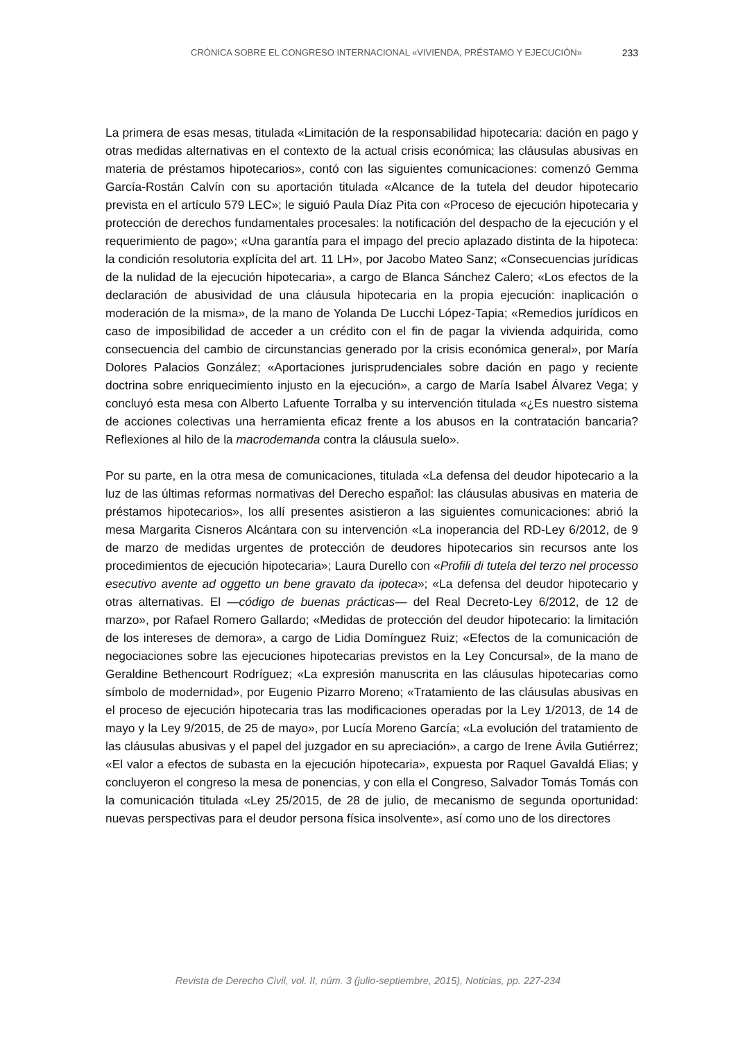CRÓNICA SOBRE EL CONGRESO INTERNACIONAL «VIVIENDA, PRÉSTAMO Y EJECUCIÓN» 233
La primera de esas mesas, titulada «Limitación de la responsabilidad hipotecaria: dación en pago y otras medidas alternativas en el contexto de la actual crisis económica; las cláusulas abusivas en materia de préstamos hipotecarios», contó con las siguientes comunicaciones: comenzó Gemma García-Rostán Calvín con su aportación titulada «Alcance de la tutela del deudor hipotecario prevista en el artículo 579 LEC»; le siguió Paula Díaz Pita con «Proceso de ejecución hipotecaria y protección de derechos fundamentales procesales: la notificación del despacho de la ejecución y el requerimiento de pago»; «Una garantía para el impago del precio aplazado distinta de la hipoteca: la condición resolutoria explícita del art. 11 LH», por Jacobo Mateo Sanz; «Consecuencias jurídicas de la nulidad de la ejecución hipotecaria», a cargo de Blanca Sánchez Calero; «Los efectos de la declaración de abusividad de una cláusula hipotecaria en la propia ejecución: inaplicación o moderación de la misma», de la mano de Yolanda De Lucchi López-Tapia; «Remedios jurídicos en caso de imposibilidad de acceder a un crédito con el fin de pagar la vivienda adquirida, como consecuencia del cambio de circunstancias generado por la crisis económica general», por María Dolores Palacios González; «Aportaciones jurisprudenciales sobre dación en pago y reciente doctrina sobre enriquecimiento injusto en la ejecución», a cargo de María Isabel Álvarez Vega; y concluyó esta mesa con Alberto Lafuente Torralba y su intervención titulada «¿Es nuestro sistema de acciones colectivas una herramienta eficaz frente a los abusos en la contratación bancaria? Reflexiones al hilo de la macrodemanda contra la cláusula suelo».
Por su parte, en la otra mesa de comunicaciones, titulada «La defensa del deudor hipotecario a la luz de las últimas reformas normativas del Derecho español: las cláusulas abusivas en materia de préstamos hipotecarios», los allí presentes asistieron a las siguientes comunicaciones: abrió la mesa Margarita Cisneros Alcántara con su intervención «La inoperancia del RD-Ley 6/2012, de 9 de marzo de medidas urgentes de protección de deudores hipotecarios sin recursos ante los procedimientos de ejecución hipotecaria»; Laura Durello con «Profili di tutela del terzo nel processo esecutivo avente ad oggetto un bene gravato da ipoteca»; «La defensa del deudor hipotecario y otras alternativas. El —código de buenas prácticas— del Real Decreto-Ley 6/2012, de 12 de marzo», por Rafael Romero Gallardo; «Medidas de protección del deudor hipotecario: la limitación de los intereses de demora», a cargo de Lidia Domínguez Ruiz; «Efectos de la comunicación de negociaciones sobre las ejecuciones hipotecarias previstos en la Ley Concursal», de la mano de Geraldine Bethencourt Rodríguez; «La expresión manuscrita en las cláusulas hipotecarias como símbolo de modernidad», por Eugenio Pizarro Moreno; «Tratamiento de las cláusulas abusivas en el proceso de ejecución hipotecaria tras las modificaciones operadas por la Ley 1/2013, de 14 de mayo y la Ley 9/2015, de 25 de mayo», por Lucía Moreno García; «La evolución del tratamiento de las cláusulas abusivas y el papel del juzgador en su apreciación», a cargo de Irene Ávila Gutiérrez; «El valor a efectos de subasta en la ejecución hipotecaria», expuesta por Raquel Gavaldá Elias; y concluyeron el congreso la mesa de ponencias, y con ella el Congreso, Salvador Tomás Tomás con la comunicación titulada «Ley 25/2015, de 28 de julio, de mecanismo de segunda oportunidad: nuevas perspectivas para el deudor persona física insolvente», así como uno de los directores
Revista de Derecho Civil, vol. II, núm. 3 (julio-septiembre, 2015), Noticias, pp. 227-234